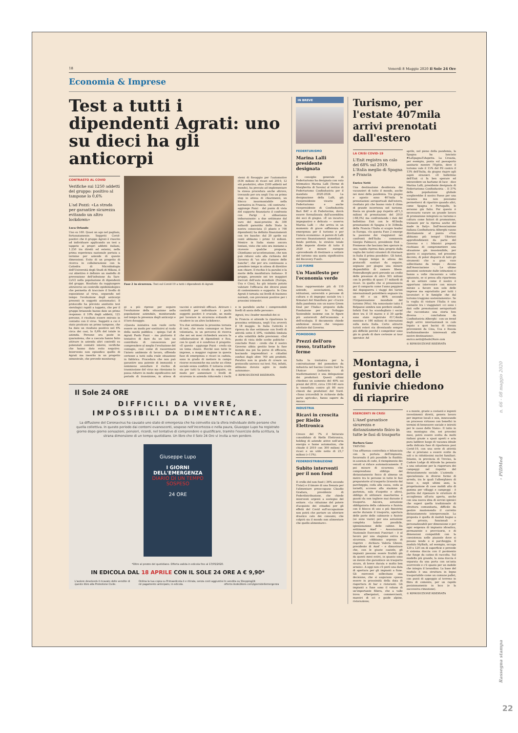18 Venerdì 8 Maggio 2020 Il Sole 24 Ore
Economia & Imprese
Test a tutti i dipendenti Agrati: uno su dieci ha gli anticorpi
CONTRASTO AL COVID
Verifiche sui 1250 addetti del gruppo: positivo al tampone lo 0,6%
L'ad Pozzi: «La strada per garantire sicurezza evitando un altro lockdown»
Luca Orlando
Uno su 160. Quasi un ago nel pagliaio, fortunatamente. Soggetti Covid-positivi che il gruppo Agrati è riuscito ad individuare applicando un test a tappeto ai propri addetti italiani, 1.250 tra diretti ed esterni, nella prima esperienza nazionale portata a termine per aziende di queste dimensioni. Esito di un progetto di ricerca in collaborazione con la Cattedra di Microbiologia dell'Università degli Studi di Milano, il cui obiettivo è definire un modello di prevenzione dell'infezione da Sars-CoV2 nella popolazione di dipendenti del gruppo. Risultato da raggiungere attraverso un controllo epidemiologico che permetta di tracciare il livello di esposizione al virus, seguendo nel tempo l'evoluzione degli anticorpi presenti in soggetti asintomatici. Il protocollo ha previsto anzitutto test sierologici rapidi a tappeto, che per il gruppo brianzolo hanno dato un primo responso: il 10% degli addetti, 125 persone, è risultato essere entrato in contatto con il virus. Soggetti a cui è stato praticato un primo tampone, che ha dato un risultato positivo nel 6% circa dei casi, lo 0,6% del totale in azienda. Persone ora poste in quarantena, che a cascata hanno fatto attivare in azienda altri controlli su potenziali contatti interni, verifiche che hanno dato esito negativo. Intervento non episodico quello di Agrati ma inserito in un progetto semestrale, che prevede monitorag-
Fase 2 in sicurezza. Test sul Covid-19 a tutti i dipendenti di Agrati
stemi di fissaggio per l'automotive (634 milioni di ricavi nel 2019, 12 siti produttivi, oltre 2500 addetti nel mondo), ha provato ad implementare la stessa procedura anche altrove, trovando per ora negli Usa un primo stop in attesa di chiarimenti, un blocco insormontabile nella normativa in Francia. «Al contrario - aggiunge Pozzi - dal punto di vista del supporto finanziario il confronto con Parigi è abbastanza imbarazzante: a due settimane dal varo del maxi-prestito da 300 miliardi garantito dallo Stato la nostra consociata (3 plants e 700 dipendenti) ha definito finanziamenti con tre banche: dal 20 aprile sui conti abbiamo i primi 12 milioni. Mentre in Italia siamo ancora lontani, visto che solo ora iniziamo a ricevere qualche proposta. Chiediamo un'accelerazione, che non può ridursi solo alla richiesta del Governo di "un atto d'amore delle banche", che per ora continuano a prendere tempo in attesa di direttive non chiare. Il rischio è la paralisi e la morte della manifattura italiana». Il gruppo, presente nei tre maggiori mercati dell'auto mondiale (Europa, Usa e Cina), ha già intanto potuto valutare l'efficacia dei diversi piani di contenimento e supporto. In Cina Agrati è tornata sui livelli di business normali, con previsioni positive per i prossimi trimestri.
gi a più riprese per seguire l'evoluzione della situazione nella popolazione aziendale, monitorando nel tempo la presenza degli anticorpi e il loro dosaggio.
«Questa iniziativa non vuole certo essere un modo per sostituirsi al ruolo della sanità pubblica – spiega l'ad di Agrati Paolo Pozzi – ma piuttosto il tentativo di dare da un lato un contributo di conoscenza per comprendere al meglio l'evoluzione del contagio, così come di rasserenare l'intero ambiente di lavoro, offrendo certezze a tutti sulla reale situazione in fabbrica. Procedura che non può garantire una patente di immunità e nemmeno annullare il rischio di trasmissione del virus ma riteniamo lo possa ridurre in modo significativo nel periodo di transizione, in attesa di vaccini e antivirali efficaci. Attivare i controlli per individuare i pochi soggetti positivi è cruciale, un modo per lavorare in sicurezza evitando di ricadere in un altro lockdown».
Tra due settimane la prossima tornata di test, che resta comunque su base volontaria, in un percorso di ricerca che nei sei mesi richiederà ancora la collaborazione di dipendenti e Rsu, con le quali si è condiviso il progetto. «E questo - aggiunge Pozzi - credo sia un tema chiave. Perché non tutte le imprese, a maggior ragione in questa fase di emergenza e ricavi in caduta, sono in grado di mettere in campo risorse economiche ma anche un clima sociale senza conflitti. E tuttavia credo sia per tutti la strada da seguire, un modo per aumentare i livelli di sicurezza in azienda riducendo i rischi e in parallelo anche i comprensibili livelli di ansia delle persone».
Agrati, tra i leader mondiali dei si-
In Francia si attende la ripartenza la prossima settimana, negli Usa avverrà il 18 maggio. In Italia l'attività è ripresa da due settimane con livelli di attività sotto il 50%, visibilità limitata e alta volatilità delle previsioni. «Dal punto di vista delle scelte politiche - conclude Pozzi - credo che il nostro Governo abbia gestito bene la fase iniziale ma poi ha perso di efficacia, lasciando imprenditori e cittadini confusi dagli oltre 760 atti prodotti. Peraltro non in grado di creare un protocollo univoco sui test. Noi, infatti, abbiamo dovuto agire in modo autonomo».
© RIPRODUZIONE RISERVATA
Il Sole 24 ORE
DIFFICILI DA VIVERE,
IMPOSSIBILI DA DIMENTICARE.
La diffusione del Coronavirus ha causato uno stato di emergenza che ha coinvolto sia la sfera individuale delle persone che quella collettiva. In questo periodo dai contorni evanescenti, sospeso nell'incertezza e nella paura, Giuseppe Lupo ha registrato giorno dopo giorno sensazioni, pensieri, ricordi, nel tentativo di comprendere e giustificare, tramite l'esercizio della scrittura, la strana dimensione di un tempo quotidiano. Un libro che il Sole 24 Ore vi invita a non perdere.
Giuseppe Lupo
I GIORNI DELL'EMERGENZA
DIARIO DI UN TEMPO SOSPESO
24 ORE
*Oltre al prezzo del quotidiano. Offerta valida in edicola fino al 17/05/2020.
IN EDICOLA DAL 18 APRILE CON IL SOLE 24 ORE A € 9,90*
L'autore devolverà il ricavato delle vendite di questo libro alla Protezione Civile. Ordina la tua copia su Primaedicola.it e ritirala, senza costi aggiuntivi né pagamento anticipato, in edicola. In vendita su Shopping24 offerte.ilsole24ore.com/igiornidellemergenza
IN BREVE
FEDERTURISMO
Marina Lalli presidente designata
Il consiglio generale di Federturismo ha designato con voto telematico Marina Lalli (Terme di Margherita di Savoia) al vertice di Federturismo Confindustria per il mandato 2020-2024. La designazione della Lalli, già vicepresidente vicario di Federturismo e anche vicepresidente di Confindustria Bari BAT e di Federterme, dovrà essere formalizzata dall'assemblea dei soci di giugno. «È un incarico impegnativo e delicato — osserva Marina Lalli — che arriva in un momento di grave sofferenza ed emergenza per il turismo e per l'intera economia». A parere di Lalli servono finanziamenti immediati a fondo perduto, lo stralcio totale delle imposte dirette di tutto il 2020 e misure europee «prevedendo di destinare a settore del turismo una quota significativa del Recovery Fund».
110 FIRME
Un Manifesto per l'economia verde
Sono rappresentate più di 110 aziende, associazioni, enti, istituzioni, università e persone di cultura e di impegno sociale tra i firmatari del Manifesto per «Uscire dalla pandemia con un nuovo Green Deal per l'Italia» proposto dalla Fondazione per lo Sviluppo Sostenibile insieme con le figure più autorevoli dell'economia e dell'ecologia. Il documento chiede ambiziose misure che vengano adottate dal Governo.
POMODORO
Prezzi dell'oro rosso, trattative ferme
Salta la trattativa per la contrattazione del pomodoro da industria nel bacino Centro Sud fra l'Anicav (industria di trasformazione) e una delegazione dei produttori. Questi ultimi chiedono un aumento del 40% sui prezzi del 2019, circa 130-140 euro la tonnellata contro gli 88 euro chiesti dai produttori del Nord. «Sono irricevibili le richieste della parte agricola», fanno sapere da Anicav.
INDUSTRIA
Ricavi in crescita per Riello Elettronica
Cresce del 7% il fatturato consolidato di Riello Elettronica, holding di aziende attive nell'area energia e home automation, che chiude il 2019 con 300 milioni di ricavi e un utile netto di 23,7 milioni (+11%).
FEDERDISTRIBUZIONE
Subito interventi per il non food
Il crollo del non food (-36% secondo l'Istat) e il timore di una frenata per l'alimentare preoccupano Claudio Gradara, presidente di Federdistribuzione, che chiede interventi urgenti a sostegno del settore. «La riduzione del potere d'acquisto dei cittadini per gli effetti del Covid sull'occupazione non potrà che portare un ulteriore drastico calo dei consumi, che colpirà sia il mondo non alimentare che quello alimentare».
Turismo, per l'estate 407mila arrivi prenotati dall'estero
LA CRISI COVID-19
L'Enit registra un calo del 68% sul 2019. L'Italia meglio di Spagna e Francia
Enrico Netti
Una destinazione desiderata dai vacanzieri di tutto il mondo, anche nei mesi della pandemia. Tra giugno e agosto sono 407mila le prenotazioni aeroportuali dall'estero, risultato più che buono visto il clima di grande incertezza nel turismo. Resta un grande gap rispetto all'1,3 milioni di prenotazioni del 2019 (-68,5%) ma confrontando i dati del bollettino Enit con le 403mila prenotazioni di Spagna e le 358mila della Francia l'Italia si scopre leader in Europa. «In questa Fase 2 emerge la passione dei viaggiatori nei confronti dell'Italia - commenta Giorgio Palmucci, presidente Enit -. Premesse che lasciano ben sperare in una rapida ripresa data proprio dalla voglia dei turisti stranieri di ritornare in Italia il prima possibile». Gli hotel, da troppo tempo in attesa dei protocolli sanitari da seguire, segnano per giugno una minore disponibilità di camere libere. Federalberghi però prevede un crollo delle presenze di oltre 305 milioni con la perdita di quasi 17 miliardi di ricavi. In quello che si preannuncia per il comparto come l'anno peggiore dal dopoguerra i viaggi dei turisti internazionali potrebbero segnare tra un -60 e un -80% secondo l'Organizzazione mondiale del turismo (Wto). Ma nonostante tutto il Belpaese sembra non perdere smalto. Infatti Enit ha scandagliato i social dove tra il 18 marzo e il 30 aprile sono state registrate 617,4mila mention e 186 milioni di interazioni sulla meta Italia. Certo attrarre turisti esteri sta diventando sempre più difficile perché i competitor sono già in grado di dare certezze ai tour operator. Ad
aprile, nel pieno della pandemia, la Spagna ha lanciato #LaSpagnaTiAspetta. La Croazia, per esempio, punta sul passaporto sanitario mentre l'Egitto, dove il turismo vale il 15% del Pil contro il 13% dell'Italia, da giugno riapre agli ospiti stranieri. «Il bollettino dell'Enit ci fa ben sperare ed intravedere un barlume di luce - dice Marina Lalli, presidente designata di Federturismo Confindustria -. Il 37% della popolazione globale sceglierebbe il nostro Paese per una vacanza ma non possiamo permetterci di ripartire quando altri, come Spagna e Portogallo, lo avranno già fatto. Per questo è necessario varare un grande lavoro di promozione integrato su turismo e cultura come fattori di promozione, trainanti per la ripresa anche del made in Italy». Dall'Associazione italiana Confindustria Alberghi vanno direttamente al punto: «Non abbiamo più tempo! Ulteriori approfondimenti da parte del Governo e i Ministri preposti rischiano di compromettere una situazione già insostenibile, per questo ci auguriamo, nel prossimo decreto, di poter disporre di tutti gli strumenti che a gran voce sollecitiamo da tempo - dicono dall'Associazione -. Le ultime posizioni sostenute dalle istituzioni ci hanno a volte rincuorato a volte spiazzato, se si pensa alla ripartenza di un settore come il nostro è opportuno intervenire con misure mirate a favore non solo delle imprese ma soprattutto per tutti i lavoratori e le famiglie che dal turismo traggono sostentamento». Se la voglia di visitare l'Italia è una costante tra i viaggiatori «ci sono i dati sulle prenotazioni aeroportuali che raccontano una storia ben diversa - concludono da Confindustria Alberghi - con un trend degli arrivi internazionali in calo legato a quei bacini di utenza provenienti da Cina, Usa e Russia tradizionalmente interessati alle nostre destinazioni».
enrico.netti@ilsole24ore.com
© RIPRODUZIONE RISERVATA
Montagna, i gestori delle funivie chiedono di riaprire
ESERCENTI IN CRISI
L'Anef garantisce sicurezza e distanziamento fisico in tutte le fasi di trasporto
Barbara Ganz
TREVISO
Una affluenza controllata e bilanciata con la portata dell'impianto, favorendo il più possibile la fluidità: in assenza di code, il riempimento dei veicoli si riduce automaticamente. E poi misure di sicurezza che comprendono obbligo del distanziamento fisico di almeno un metro tra le persone in tutte le fasi preparatorie al trasporto (transito dal parcheggio, coda alla cassa, coda ai tornelli, accesso alla stazione di partenza, sala d'aspetto e altro), obbligo di utilizzare mascherina e guanti da non togliere mai durante il trasporto. Ancora, aerazione obbligatoria della cabinovia e funivia con il blocco di uno o più finestrini anche durante il trasporto, apertura delle porte delle cabinovie o funivie (se sono vuote) per una aerazione completa ladove possibile, igienizzazione delle cabine. Da settimane Anef – Associazione Nazionale Esercenti Funiviari – è al lavoro per una stagione estiva in sicurezza. «Abbiamo urgenza di riaprire – dichiara Valeria Ghezzi, presidente di Anef – e dimostrare che, con le giuste cautele, gli impianti possono essere fruibili già da questi mesi estivi, in quanto sono un mezzo che garantisce un trasporto sicuro, di breve durata e molto ben areato». A oggi non c'è però una data di apertura per gli impianti a fune. Gli esercenti sollecitano una decisione, che si augurano «possa essere in prossimità della data di riapertura di bar e ristoranti. Gli impianti a fune sono il volano di un'importante filiera, che a valle trova albergatori, commercianti, maestri di sci e guide alpine, ristorazione;
e a monte, grazie a costanti e ingenti investimenti diretti, genera lavoro per imprese locali e non, innescando un processo virtuoso con benefici in termini di benessere sociale e introiti per le casse dello Stato». Il tutto in una montagna che, nei prossimi mesi, potrà essere scelta da molti italiani grazie a spazi aperti e aria pura laddove luogo di vacanza ideale nella delicata fase di ripartenza post Covid-19, con una serie di attività che si prestano a essere svolte da soli o in ridottissimi nuclei familiari. Intanto, in provincia di Treviso, la Cadore Lodge di Altivole ha pensato a una soluzione per la riapertura dei campeggi nel rispetto del distanziamento sociale. L'azienda - specializzata in diverse forme di arredo, tra le quali l'alberghiero di lusso e, negli ultimi anni, la progettazione di case mobili alto di gamma per villaggi e campeggi - è partita dal ripensare le strutture di accoglienza all'aria aperta, anche con una nuova idea di servizi igienici che superi quella tradizionale di struttura comunitaria, difficile da gestire mantenendo il corretto distanziamento interpersonale. La proposta è quella di moduli bagno a uso privato, funzionali e personalizzabili per dimensione e per ogni esigenza di impianto idraulico, permanente o provvisorio, e di dimensioni compatibili con la coesistenza nelle piazzole dove si posano tende o si parcheggia. Il modulo MyBath, ad esempio, occupa 120 x 120 cm di superficie e prevede il sistema doccia con il pavimento che funge da catino di raccolta. Sul modello più grande, la zona doccia è separata da una porta con un'anta scorrevole e c'è spazio per un mobile che integra il lavandino. La base del modulo è una struttura in legno trasportabile come un comune pallet, con punti di appoggio al terreno in fibra di cemento, per un rapido posizionamento in loco (e la successiva rimozione).
© RIPRODUZIONE RISERVATA
n. 66 - 08 maggio 2020
› PIDMed
Rassegna stampa
22